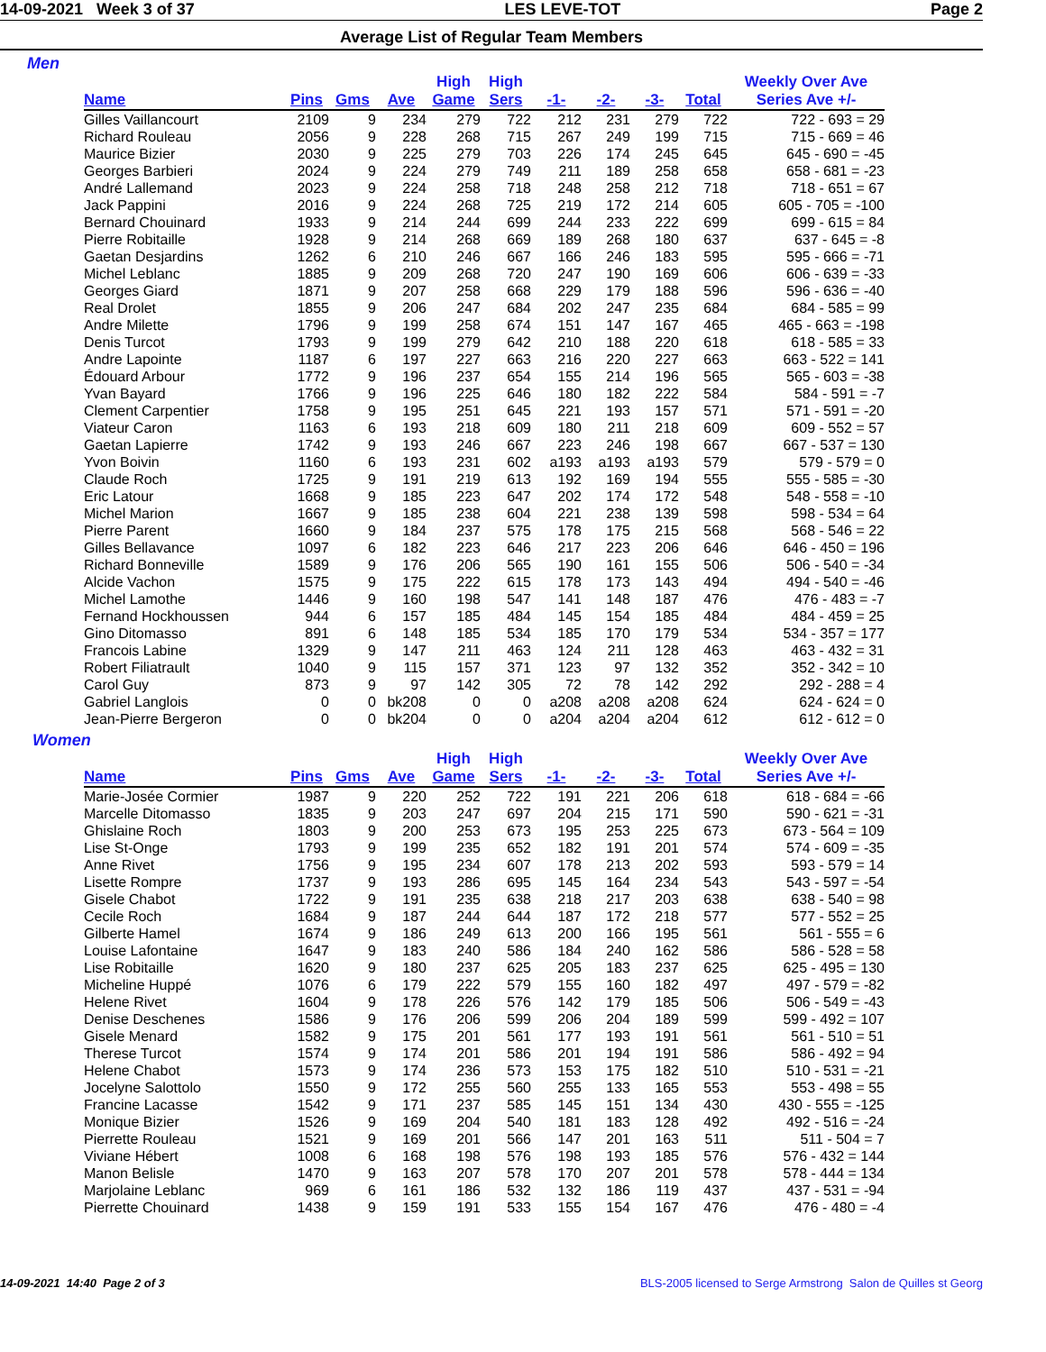14-09-2021 Week 3 of 37 LES LEVE-TOT Page 2
Average List of Regular Team Members
Men
| | | | | High | High | | | | | Weekly Over Ave |
| --- | --- | --- | --- | --- | --- | --- | --- | --- | --- | --- |
| Name | Pins | Gms | Ave | Game | Sers | -1- | -2- | -3- | Total | Series Ave +/- |
| Gilles Vaillancourt | 2109 | 9 | 234 | 279 | 722 | 212 | 231 | 279 | 722 | 722 - 693 = 29 |
| Richard Rouleau | 2056 | 9 | 228 | 268 | 715 | 267 | 249 | 199 | 715 | 715 - 669 = 46 |
| Maurice Bizier | 2030 | 9 | 225 | 279 | 703 | 226 | 174 | 245 | 645 | 645 - 690 = -45 |
| Georges Barbieri | 2024 | 9 | 224 | 279 | 749 | 211 | 189 | 258 | 658 | 658 - 681 = -23 |
| André Lallemand | 2023 | 9 | 224 | 258 | 718 | 248 | 258 | 212 | 718 | 718 - 651 = 67 |
| Jack Pappini | 2016 | 9 | 224 | 268 | 725 | 219 | 172 | 214 | 605 | 605 - 705 = -100 |
| Bernard Chouinard | 1933 | 9 | 214 | 244 | 699 | 244 | 233 | 222 | 699 | 699 - 615 = 84 |
| Pierre Robitaille | 1928 | 9 | 214 | 268 | 669 | 189 | 268 | 180 | 637 | 637 - 645 = -8 |
| Gaetan Desjardins | 1262 | 6 | 210 | 246 | 667 | 166 | 246 | 183 | 595 | 595 - 666 = -71 |
| Michel Leblanc | 1885 | 9 | 209 | 268 | 720 | 247 | 190 | 169 | 606 | 606 - 639 = -33 |
| Georges Giard | 1871 | 9 | 207 | 258 | 668 | 229 | 179 | 188 | 596 | 596 - 636 = -40 |
| Real Drolet | 1855 | 9 | 206 | 247 | 684 | 202 | 247 | 235 | 684 | 684 - 585 = 99 |
| Andre Milette | 1796 | 9 | 199 | 258 | 674 | 151 | 147 | 167 | 465 | 465 - 663 = -198 |
| Denis Turcot | 1793 | 9 | 199 | 279 | 642 | 210 | 188 | 220 | 618 | 618 - 585 = 33 |
| Andre Lapointe | 1187 | 6 | 197 | 227 | 663 | 216 | 220 | 227 | 663 | 663 - 522 = 141 |
| Édouard Arbour | 1772 | 9 | 196 | 237 | 654 | 155 | 214 | 196 | 565 | 565 - 603 = -38 |
| Yvan Bayard | 1766 | 9 | 196 | 225 | 646 | 180 | 182 | 222 | 584 | 584 - 591 = -7 |
| Clement Carpentier | 1758 | 9 | 195 | 251 | 645 | 221 | 193 | 157 | 571 | 571 - 591 = -20 |
| Viateur Caron | 1163 | 6 | 193 | 218 | 609 | 180 | 211 | 218 | 609 | 609 - 552 = 57 |
| Gaetan Lapierre | 1742 | 9 | 193 | 246 | 667 | 223 | 246 | 198 | 667 | 667 - 537 = 130 |
| Yvon Boivin | 1160 | 6 | 193 | 231 | 602 | a193 | a193 | a193 | 579 | 579 - 579 = 0 |
| Claude Roch | 1725 | 9 | 191 | 219 | 613 | 192 | 169 | 194 | 555 | 555 - 585 = -30 |
| Eric Latour | 1668 | 9 | 185 | 223 | 647 | 202 | 174 | 172 | 548 | 548 - 558 = -10 |
| Michel Marion | 1667 | 9 | 185 | 238 | 604 | 221 | 238 | 139 | 598 | 598 - 534 = 64 |
| Pierre Parent | 1660 | 9 | 184 | 237 | 575 | 178 | 175 | 215 | 568 | 568 - 546 = 22 |
| Gilles Bellavance | 1097 | 6 | 182 | 223 | 646 | 217 | 223 | 206 | 646 | 646 - 450 = 196 |
| Richard Bonneville | 1589 | 9 | 176 | 206 | 565 | 190 | 161 | 155 | 506 | 506 - 540 = -34 |
| Alcide Vachon | 1575 | 9 | 175 | 222 | 615 | 178 | 173 | 143 | 494 | 494 - 540 = -46 |
| Michel Lamothe | 1446 | 9 | 160 | 198 | 547 | 141 | 148 | 187 | 476 | 476 - 483 = -7 |
| Fernand Hockhoussen | 944 | 6 | 157 | 185 | 484 | 145 | 154 | 185 | 484 | 484 - 459 = 25 |
| Gino Ditomasso | 891 | 6 | 148 | 185 | 534 | 185 | 170 | 179 | 534 | 534 - 357 = 177 |
| Francois Labine | 1329 | 9 | 147 | 211 | 463 | 124 | 211 | 128 | 463 | 463 - 432 = 31 |
| Robert Filiatrault | 1040 | 9 | 115 | 157 | 371 | 123 | 97 | 132 | 352 | 352 - 342 = 10 |
| Carol Guy | 873 | 9 | 97 | 142 | 305 | 72 | 78 | 142 | 292 | 292 - 288 = 4 |
| Gabriel Langlois | 0 | 0 | bk208 | 0 | 0 | a208 | a208 | a208 | 624 | 624 - 624 = 0 |
| Jean-Pierre Bergeron | 0 | 0 | bk204 | 0 | 0 | a204 | a204 | a204 | 612 | 612 - 612 = 0 |
Women
| | | | | High | High | | | | | Weekly Over Ave |
| --- | --- | --- | --- | --- | --- | --- | --- | --- | --- | --- |
| Name | Pins | Gms | Ave | Game | Sers | -1- | -2- | -3- | Total | Series Ave +/- |
| Marie-Josée Cormier | 1987 | 9 | 220 | 252 | 722 | 191 | 221 | 206 | 618 | 618 - 684 = -66 |
| Marcelle Ditomasso | 1835 | 9 | 203 | 247 | 697 | 204 | 215 | 171 | 590 | 590 - 621 = -31 |
| Ghislaine Roch | 1803 | 9 | 200 | 253 | 673 | 195 | 253 | 225 | 673 | 673 - 564 = 109 |
| Lise St-Onge | 1793 | 9 | 199 | 235 | 652 | 182 | 191 | 201 | 574 | 574 - 609 = -35 |
| Anne Rivet | 1756 | 9 | 195 | 234 | 607 | 178 | 213 | 202 | 593 | 593 - 579 = 14 |
| Lisette Rompre | 1737 | 9 | 193 | 286 | 695 | 145 | 164 | 234 | 543 | 543 - 597 = -54 |
| Gisele Chabot | 1722 | 9 | 191 | 235 | 638 | 218 | 217 | 203 | 638 | 638 - 540 = 98 |
| Cecile Roch | 1684 | 9 | 187 | 244 | 644 | 187 | 172 | 218 | 577 | 577 - 552 = 25 |
| Gilberte Hamel | 1674 | 9 | 186 | 249 | 613 | 200 | 166 | 195 | 561 | 561 - 555 = 6 |
| Louise Lafontaine | 1647 | 9 | 183 | 240 | 586 | 184 | 240 | 162 | 586 | 586 - 528 = 58 |
| Lise Robitaille | 1620 | 9 | 180 | 237 | 625 | 205 | 183 | 237 | 625 | 625 - 495 = 130 |
| Micheline Huppé | 1076 | 6 | 179 | 222 | 579 | 155 | 160 | 182 | 497 | 497 - 579 = -82 |
| Helene Rivet | 1604 | 9 | 178 | 226 | 576 | 142 | 179 | 185 | 506 | 506 - 549 = -43 |
| Denise Deschenes | 1586 | 9 | 176 | 206 | 599 | 206 | 204 | 189 | 599 | 599 - 492 = 107 |
| Gisele Menard | 1582 | 9 | 175 | 201 | 561 | 177 | 193 | 191 | 561 | 561 - 510 = 51 |
| Therese Turcot | 1574 | 9 | 174 | 201 | 586 | 201 | 194 | 191 | 586 | 586 - 492 = 94 |
| Helene Chabot | 1573 | 9 | 174 | 236 | 573 | 153 | 175 | 182 | 510 | 510 - 531 = -21 |
| Jocelyne Salottolo | 1550 | 9 | 172 | 255 | 560 | 255 | 133 | 165 | 553 | 553 - 498 = 55 |
| Francine Lacasse | 1542 | 9 | 171 | 237 | 585 | 145 | 151 | 134 | 430 | 430 - 555 = -125 |
| Monique Bizier | 1526 | 9 | 169 | 204 | 540 | 181 | 183 | 128 | 492 | 492 - 516 = -24 |
| Pierrette Rouleau | 1521 | 9 | 169 | 201 | 566 | 147 | 201 | 163 | 511 | 511 - 504 = 7 |
| Viviane Hébert | 1008 | 6 | 168 | 198 | 576 | 198 | 193 | 185 | 576 | 576 - 432 = 144 |
| Manon Belisle | 1470 | 9 | 163 | 207 | 578 | 170 | 207 | 201 | 578 | 578 - 444 = 134 |
| Marjolaine Leblanc | 969 | 6 | 161 | 186 | 532 | 132 | 186 | 119 | 437 | 437 - 531 = -94 |
| Pierrette Chouinard | 1438 | 9 | 159 | 191 | 533 | 155 | 154 | 167 | 476 | 476 - 480 = -4 |
14-09-2021 14:40 Page 2 of 3 BLS-2005 licensed to Serge Armstrong Salon de Quilles st Georg